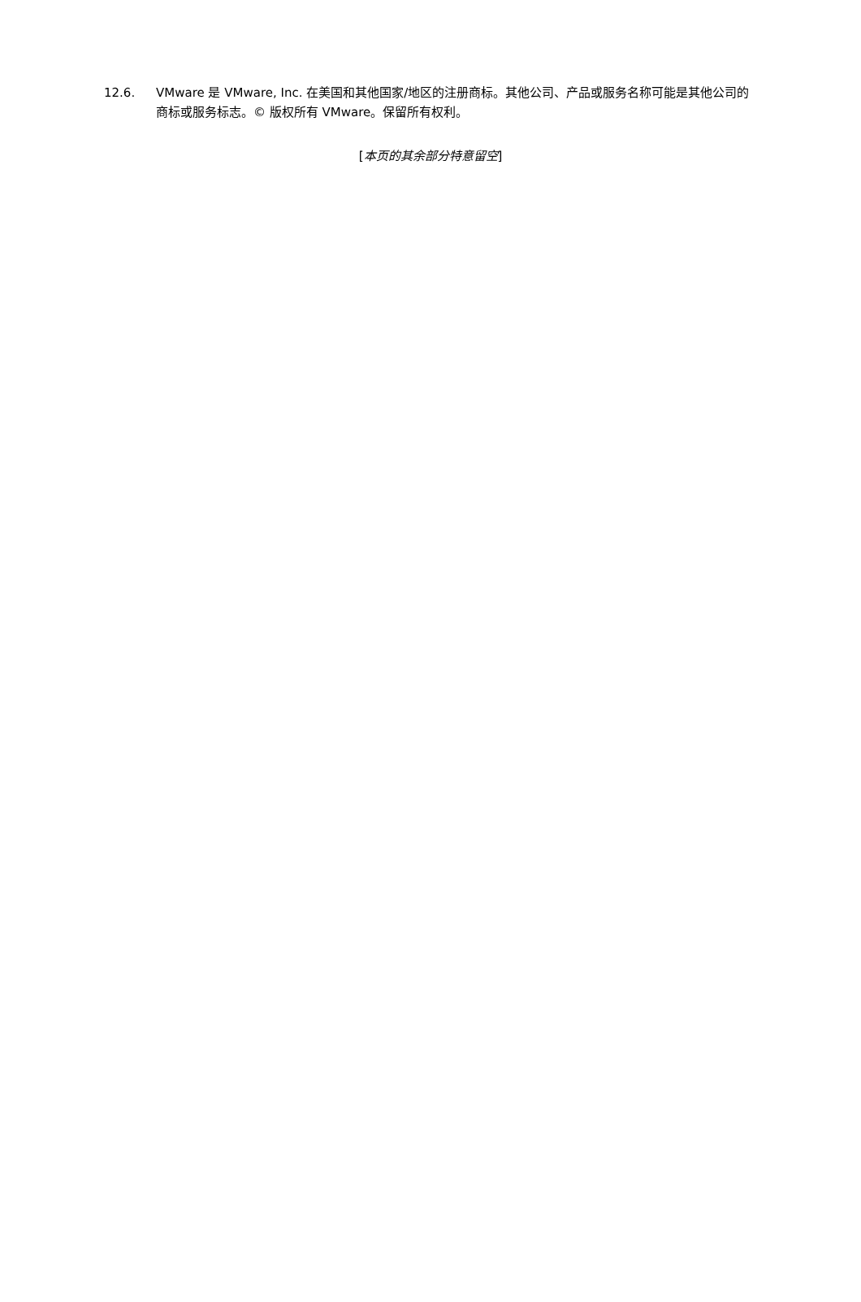12.6. VMware 是 VMware, Inc. 在美国和其他国家/地区的注册商标。其他公司、产品或服务名称可能是其他公司的商标或服务标志。© 版权所有 VMware。保留所有权利。
[本页的其余部分特意留空]